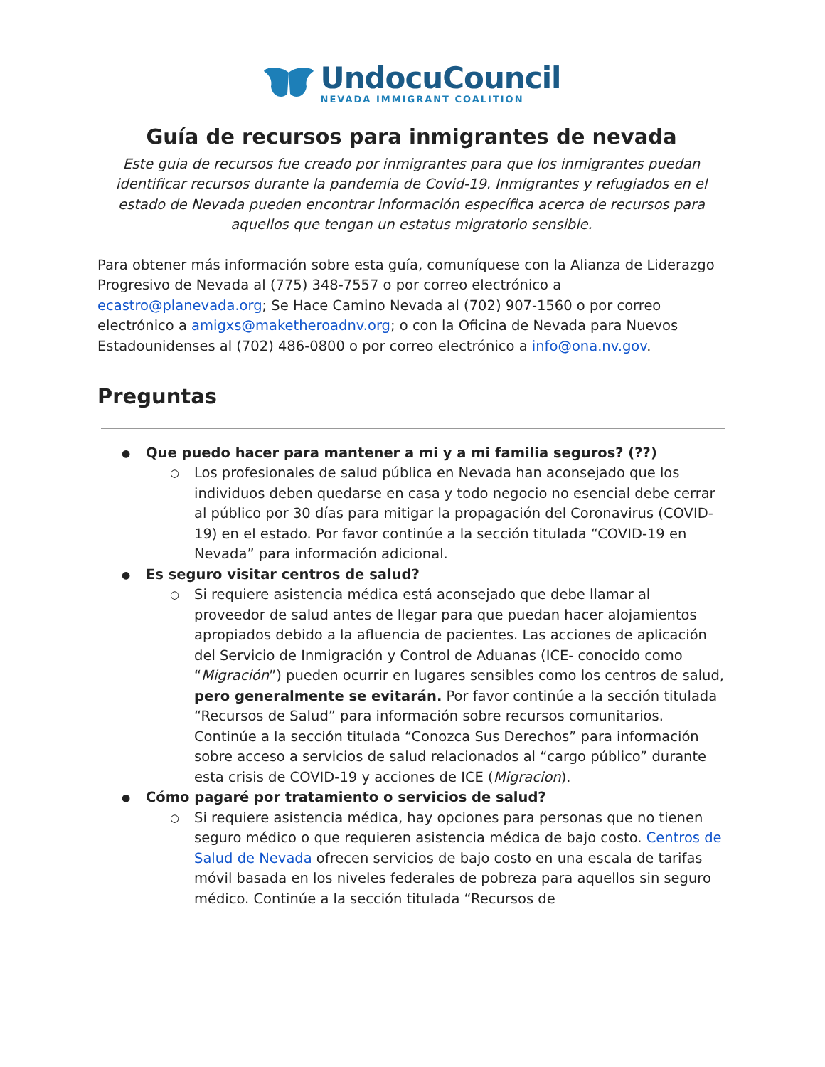UndocuCouncil
NEVADA IMMIGRANT COALITION
Guía de recursos para inmigrantes de nevada
Este guia de recursos fue creado por inmigrantes para que los inmigrantes puedan identificar recursos durante la pandemia de Covid-19. Inmigrantes y refugiados en el estado de Nevada pueden encontrar información específica acerca de recursos para aquellos que tengan un estatus migratorio sensible.
Para obtener más información sobre esta guía, comuníquese con la Alianza de Liderazgo Progresivo de Nevada al (775) 348-7557 o por correo electrónico a ecastro@planevada.org; Se Hace Camino Nevada al (702) 907-1560 o por correo electrónico a amigxs@maketheroadnv.org; o con la Oficina de Nevada para Nuevos Estadounidenses al (702) 486-0800 o por correo electrónico a info@ona.nv.gov.
Preguntas
Que puedo hacer para mantener a mi y a mi familia seguros? (??)
Los profesionales de salud pública en Nevada han aconsejado que los individuos deben quedarse en casa y todo negocio no esencial debe cerrar al público por 30 días para mitigar la propagación del Coronavirus (COVID-19) en el estado. Por favor continúe a la sección titulada “COVID-19 en Nevada” para información adicional.
Es seguro visitar centros de salud?
Si requiere asistencia médica está aconsejado que debe llamar al proveedor de salud antes de llegar para que puedan hacer alojamientos apropiados debido a la afluencia de pacientes. Las acciones de aplicación del Servicio de Inmigración y Control de Aduanas (ICE- conocido como “Migración”) pueden ocurrir en lugares sensibles como los centros de salud, pero generalmente se evitarán. Por favor continúe a la sección titulada “Recursos de Salud” para información sobre recursos comunitarios. Continúe a la sección titulada “Conozca Sus Derechos” para información sobre acceso a servicios de salud relacionados al “cargo público” durante esta crisis de COVID-19 y acciones de ICE (Migracion).
Cómo pagaré por tratamiento o servicios de salud?
Si requiere asistencia médica, hay opciones para personas que no tienen seguro médico o que requieren asistencia médica de bajo costo. Centros de Salud de Nevada ofrecen servicios de bajo costo en una escala de tarifas móvil basada en los niveles federales de pobreza para aquellos sin seguro médico. Continúe a la sección titulada “Recursos de